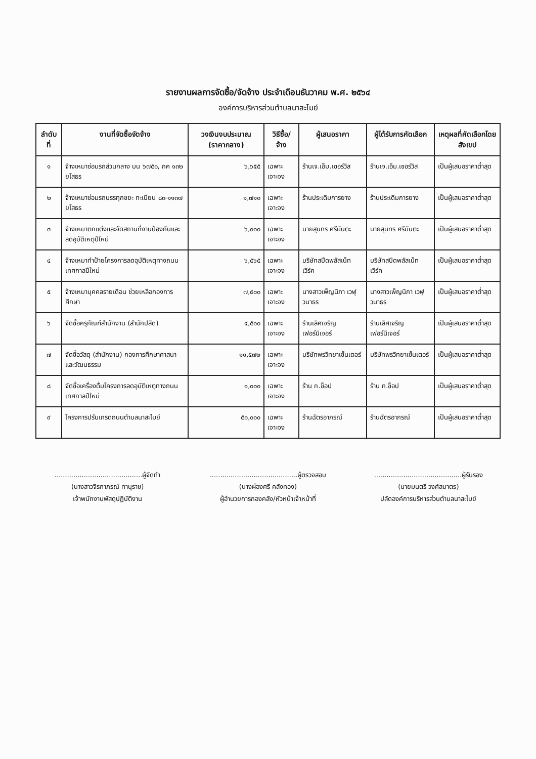รายงานผลการจัดซื้อ/จัดจ้าง ประจำเดือนธันวาคม พ.ศ. ๒๕๖๔
องค์การบริหารส่วนตำบลนาสะไมย์
| ลำดับที่ | งานที่จัดซื้อจัดจ้าง | วงเงินงบประมาณ (ราคากลาง) | วิธีซื้อ/จ้าง | ผู้เสนอราคา | ผู้ได้รับการคัดเลือก | เหตุผลที่คัดเลือกโดยสังเขป |
| --- | --- | --- | --- | --- | --- | --- |
| ๑ | จ้างเหมาซ่อมรถส่วนกลาง บน ๖๗๕๐, กค ๑๓๒ ยโสธร | ๖,๖๕๕ | เฉพาะเจาะจง | ร้านเจ.เอ็ม.เซอร์วิส | ร้านเจ.เอ็ม.เซอร์วิส | เป็นผู้เสนอราคาต่ำสุด |
| ๒ | จ้างเหมาซ่อมรถบรรทุกขยะ ทะเบียน ๘๓-๑๑๓๗ ยโสธร | ๑,๗๑๐ | เฉพาะเจาะจง | ร้านประเดิมการยาง | ร้านประเดิมการยาง | เป็นผู้เสนอราคาต่ำสุด |
| ๓ | จ้างเหมาตกแต่งและจัดสถานที่งานป้องกันและลดอุบัติเหตุปีใหม่ | ๖,๐๐๐ | เฉพาะเจาะจง | นายสุนทร ศรีมันตะ | นายสุนทร ศรีมันตะ | เป็นผู้เสนอราคาต่ำสุด |
| ๔ | จ้างเหมาทำป้ายโครงการลดอุบัติเหตุทางถนนเทศกาลปีใหม่ | ๖,๕๖๕ | เฉพาะเจาะจง | บริษัทสปีดพลัสเน็ทเวิร์ค | บริษัทสปีดพลัสเน็ทเวิร์ค | เป็นผู้เสนอราคาต่ำสุด |
| ๕ | จ้างเหมาบุคคลรายเดือน ช่วยเหลือกองการศึกษา | ๗,๕๐๐ | เฉพาะเจาะจง | นางสาวเพ็ญนิภา เวฬุวนาธร | นางสาวเพ็ญนิภา เวฬุวนาธร | เป็นผู้เสนอราคาต่ำสุด |
| ๖ | จัดซื้อครุภัณฑ์สำนักงาน (สำนักปลัด) | ๔,๕๐๐ | เฉพาะเจาะจง | ร้านเลิศเจริญเฟอร์นิเจอร์ | ร้านเลิศเจริญเฟอร์นิเจอร์ | เป็นผู้เสนอราคาต่ำสุด |
| ๗ | จัดซื้อวัสดุ (สำนักงาน) กองการศึกษาศาสนาและวัฒนธรรม | ๑๑,๕๗๒ | เฉพาะเจาะจง | บริษัทพรวิทยาเซ็นเตอร์ | บริษัทพรวิทยาเซ็นเตอร์ | เป็นผู้เสนอราคาต่ำสุด |
| ๘ | จัดซื้อเครื่องดื่มโครงการลดอุบัติเหตุทางถนนเทศกาลปีใหม่ | ๑,๐๐๐ | เฉพาะเจาะจง | ร้าน ก.ช็อป | ร้าน ก.ช็อป | เป็นผู้เสนอราคาต่ำสุด |
| ๙ | โครงการปรับเกรดถนนตำบลนาสะไมย์ | ๕๐,๐๐๐ | เฉพาะเจาะจง | ร้านฉัตรอาภรณ์ | ร้านฉัตรอาภรณ์ | เป็นผู้เสนอราคาต่ำสุด |
..........................................ผู้จัดทำ
(นางสาวจิรภาภรณ์ ทานุราช)
เจ้าพนักงานพัสดุปฏิบัติงาน
..........................................ผู้ตรวจสอบ
(นางผ่องศรี คลังทอง)
ผู้อำนวยการกองคลัง/หัวหน้าเจ้าหน้าที่
..........................................ผู้รับรอง
(นายมนตรี วงศ์สมาตร)
ปลัดองค์การบริหารส่วนตำบลนาสะไมย์